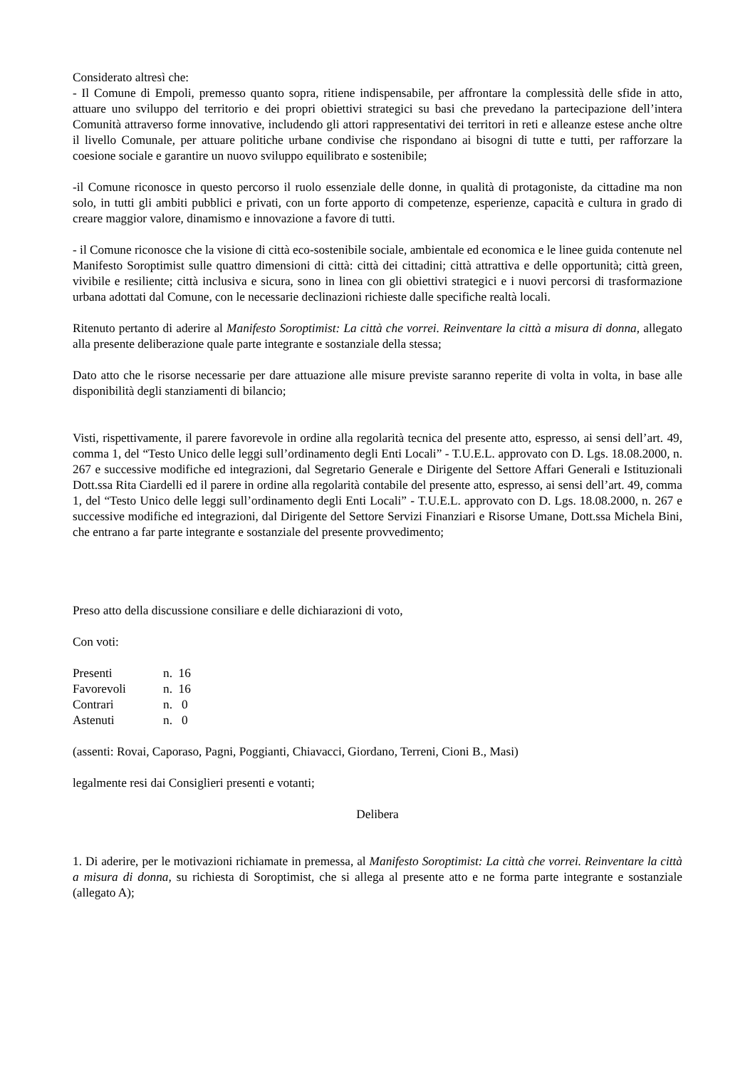Considerato altresì che:
- Il Comune di Empoli, premesso quanto sopra, ritiene indispensabile, per affrontare la complessità delle sfide in atto, attuare uno sviluppo del territorio e dei propri obiettivi strategici su basi che prevedano la partecipazione dell’intera Comunità attraverso forme innovative, includendo gli attori rappresentativi dei territori in reti e alleanze estese anche oltre il livello Comunale, per attuare politiche urbane condivise che rispondano ai bisogni di tutte e tutti, per rafforzare la coesione sociale e garantire un nuovo sviluppo equilibrato e sostenibile;
-il Comune riconosce in questo percorso il ruolo essenziale delle donne, in qualità di protagoniste, da cittadine ma non solo, in tutti gli ambiti pubblici e privati, con un forte apporto di competenze, esperienze, capacità e cultura in grado di creare maggior valore, dinamismo e innovazione a favore di tutti.
- il Comune riconosce che la visione di città eco-sostenibile sociale, ambientale ed economica e le linee guida contenute nel Manifesto Soroptimist sulle quattro dimensioni di città: città dei cittadini; città attrattiva e delle opportunità; città green, vivibile e resiliente; città inclusiva e sicura, sono in linea con gli obiettivi strategici e i nuovi percorsi di trasformazione urbana adottati dal Comune, con le necessarie declinazioni richieste dalle specifiche realtà locali.
Ritenuto pertanto di aderire al Manifesto Soroptimist: La città che vorrei. Reinventare la città a misura di donna, allegato alla presente deliberazione quale parte integrante e sostanziale della stessa;
Dato atto che le risorse necessarie per dare attuazione alle misure previste saranno reperite di volta in volta, in base alle disponibilità degli stanziamenti di bilancio;
Visti, rispettivamente, il parere favorevole in ordine alla regolarità tecnica del presente atto, espresso, ai sensi dell’art. 49, comma 1, del “Testo Unico delle leggi sull’ordinamento degli Enti Locali” - T.U.E.L. approvato con D. Lgs. 18.08.2000, n. 267 e successive modifiche ed integrazioni, dal Segretario Generale e Dirigente del Settore Affari Generali e Istituzionali Dott.ssa Rita Ciardelli ed il parere in ordine alla regolarità contabile del presente atto, espresso, ai sensi dell’art. 49, comma 1, del “Testo Unico delle leggi sull’ordinamento degli Enti Locali” - T.U.E.L. approvato con D. Lgs. 18.08.2000, n. 267 e successive modifiche ed integrazioni, dal Dirigente del Settore Servizi Finanziari e Risorse Umane, Dott.ssa Michela Bini, che entrano a far parte integrante e sostanziale del presente provvedimento;
Preso atto della discussione consiliare e delle dichiarazioni di voto,
Con voti:
| Presenti | n. 16 |
| Favorevoli | n. 16 |
| Contrari | n. 0 |
| Astenuti | n. 0 |
(assenti: Rovai, Caporaso, Pagni, Poggianti, Chiavacci, Giordano, Terreni, Cioni B., Masi)
legalmente resi dai Consiglieri presenti e votanti;
Delibera
1. Di aderire, per le motivazioni richiamate in premessa, al Manifesto Soroptimist: La città che vorrei. Reinventare la città a misura di donna, su richiesta di Soroptimist, che si allega al presente atto e ne forma parte integrante e sostanziale (allegato A);